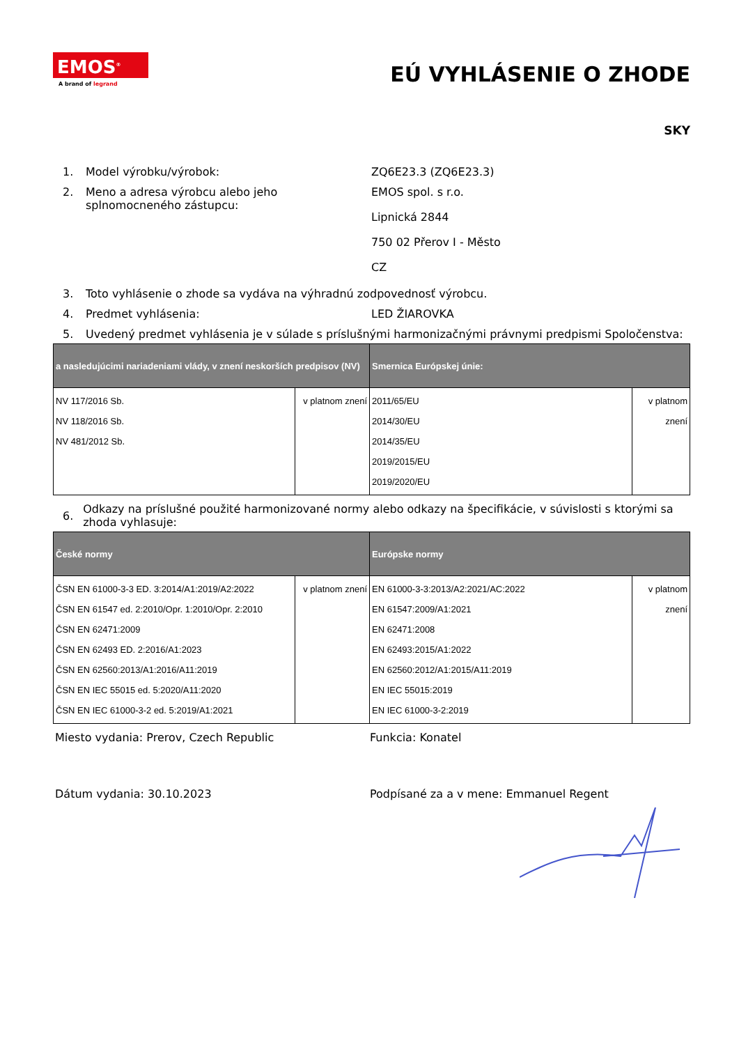EMOS<sup>®</sup>
A brand of legrand
EÚ VYHLÁSENIE O ZHODE
SKY
1. Model výrobku/výrobok: ZQ6E23.3 (ZQ6E23.3)
2. Meno a adresa výrobcu alebo jeho splnomocneného zástupcu:
EMOS spol. s r.o.
Lipnická 2844
750 02 Přerov I - Město
CZ
3. Toto vyhlásenie o zhode sa vydáva na výhradnú zodpovednosť výrobcu.
4. Predmet vyhlásenia: LED ŽIAROVKA
5. Uvedený predmet vyhlásenia je v súlade s príslušnými harmonizačnými právnymi predpismi Spoločenstva:
| a nasledujúcimi nariadeniami vlády, v znení neskorších predpisov (NV) | | Smernica Európskej únie: | |
| --- | --- | --- | --- |
| NV 117/2016 Sb. NV 118/2016 Sb. NV 481/2012 Sb. | v platnom znení | 2011/65/EU 2014/30/EU 2014/35/EU 2019/2015/EU 2019/2020/EU | v platnom znení |
6.
Odkazy na príslušné použité harmonizované normy alebo odkazy na špecifikácie, v súvislosti s ktorými sa zhoda vyhlasuje:
| České normy | | Európske normy | |
| --- | --- | --- | --- |
| ČSN EN 61000-3-3 ED. 3:2014/A1:2019/A2:2022 ČSN EN 61547 ed. 2:2010/Opr. 1:2010/Opr. 2:2010 ČSN EN 62471:2009 ČSN EN 62493 ED. 2:2016/A1:2023 ČSN EN 62560:2013/A1:2016/A11:2019 ČSN EN IEC 55015 ed. 5:2020/A11:2020 ČSN EN IEC 61000-3-2 ed. 5:2019/A1:2021 | v platnom znení | EN 61000-3-3:2013/A2:2021/AC:2022 EN 61547:2009/A1:2021 EN 62471:2008 EN 62493:2015/A1:2022 EN 62560:2012/A1:2015/A11:2019 EN IEC 55015:2019 EN IEC 61000-3-2:2019 | v platnom znení |
Miesto vydania: Prerov, Czech Republic Funkcia: Konatel
Dátum vydania: 30.10.2023 Podpísané za a v mene: Emmanuel Regent